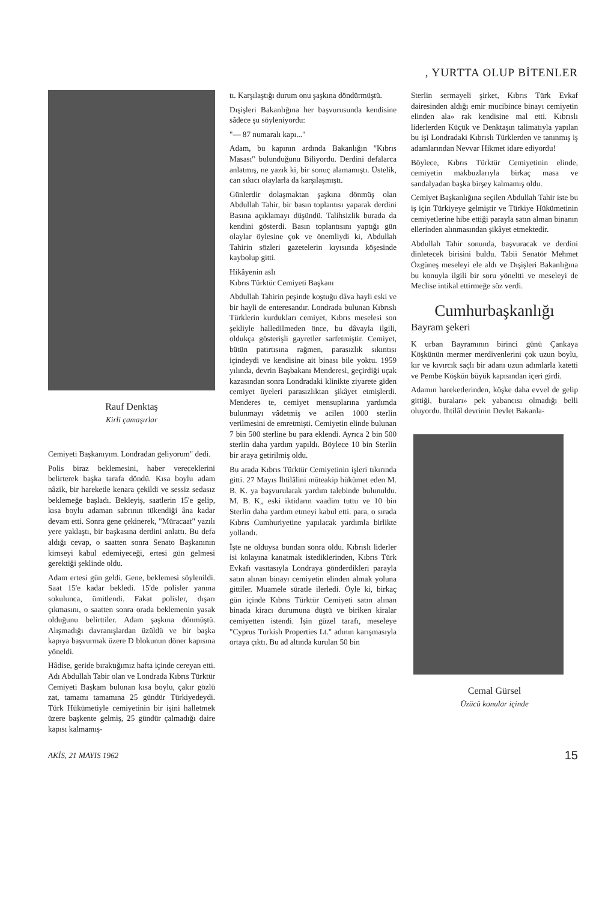, YURTTA OLUP BİTENLER
Rauf Denktaş
Kirli çamaşırlar
Cemiyeti Başkanıyım. Londradan geliyorum" dedi.
Polis biraz beklemesini, haber vereceklerini belirterek başka tarafa döndü. Kısa boylu adam nâzik, bir hareketle kenara çekildi ve sessiz sedasız beklemeğe başladı. Bekleyiş, saatlerin 15'e gelip, kısa boylu adaman sabrının tükendiği âna kadar devam etti. Sonra gene çekinerek, "Müracaat" yazılı yere yaklaştı, bir başkasına derdini anlattı. Bu defa aldığı cevap, o saatten sonra Senato Başkanının kimseyi kabul edemiyeceği, ertesi gün gelmesi gerektiği şeklinde oldu.
Adam ertesi gün geldi. Gene, beklemesi söylenildi. Saat 15'e kadar bekledi. 15'de polisler yanına sokulunca, ümitlendi. Fakat polisler, dışarı çıkmasını, o saatten sonra orada beklemenin yasak olduğunu belirttiler. Adam şaşkına dönmüştü. Alışmadığı davranışlardan üzüldü ve bir başka kapıya başvurmak üzere D blokunun döner kapısına yöneldi.
Hâdise, geride bıraktığımız hafta içinde cereyan etti. Adı Abdullah Tabir olan ve Londrada Kıbrıs Türktür Cemiyeti Başkam bulunan kısa boylu, çakır gözlü zat, tamamı tamamına 25 gündür Türkiyedeydi. Türk Hükümetiyle cemiyetinin bir işini halletmek üzere başkente gelmiş, 25 gündür çalmadığı daire kapısı kalmamış-
tı. Karşılaştığı durum onu şaşkına döndürmüştü.
Dışişleri Bakanlığına her başvurusunda kendisine sâdece şu söyleniyordu:
"— 87 numaralı kapı..."
Adam, bu kapının ardında Bakanlığın "Kıbrıs Masası" bulunduğunu Biliyordu. Derdini defalarca anlatmış, ne yazık ki, bir sonuç alamamıştı. Üstelik, can sıkıcı olaylarla da karşılaşmıştı.
Günlerdir dolaşmaktan şaşkına dönmüş olan Abdullah Tahir, bir basın toplantısı yaparak derdini Basına açıklamayı düşündü. Talihsizlik burada da kendini gösterdi. Basın toplantısını yaptığı gün olaylar öylesine çok ve önemliydi ki, Abdullah Tahirin sözleri gazetelerin kıyısında köşesinde kaybolup gitti.
Hikâyenin aslı
Kıbrıs Türktür Cemiyeti Başkanı
Abdullah Tahirin peşinde koştuğu dâva hayli eski ve bir hayli de enteresandır. Londrada bulunan Kıbrıslı Türklerin kurdukları cemiyet, Kıbrıs meselesi son şekliyle halledilmeden önce, bu dâvayla ilgili, oldukça gösterişli gayretler sarfetmiştir. Cemiyet, bütün patırtısına rağmen, parasızlık sıkıntısı içindeydi ve kendisine ait binası bile yoktu. 1959 yılında, devrin Başbakanı Menderesi, geçirdiği uçak kazasından sonra Londradaki klinikte ziyarete giden cemiyet üyeleri parasızlıktan şikâyet etmişlerdi. Menderes te, cemiyet mensuplarına yardımda bulunmayı vâdetmiş ve acilen 1000 sterlin verilmesini de emretmişti. Cemiyetin elinde bulunan 7 bin 500 sterline bu para eklendi. Ayrıca 2 bin 500 sterlin daha yardım yapıldı. Böylece 10 bin Sterlin bir araya getirilmiş oldu.
Bu arada Kıbrıs Türktür Cemiyetinin işleri tıkırında gitti. 27 Mayıs İhtilâlini müteakip hükümet eden M. B. K. ya başvurularak yardım talebinde bulunuldu. M. B. K„ eski iktidarın vaadim tuttu ve 10 bin Sterlin daha yardım etmeyi kabul etti. para, o sırada Kıbrıs Cumhuriyetine yapılacak yardımla birlikte yollandı.
İşte ne olduysa bundan sonra oldu. Kıbrıslı liderler isi kolayına kanatmak istediklerinden, Kıbrıs Türk Evkafı vasıtasıyla Londraya gönderdikleri parayla satın alınan binayı cemiyetin elinden almak yoluna gittiler. Muamele süratle ilerledi. Öyle ki, birkaç gün içinde Kıbrıs Türktür Cemiyeti satın alınan binada kiracı durumuna düştü ve biriken kiralar cemiyetten istendi. İşin güzel tarafı, meseleye "Cyprus Turkish Properties Lt." adının karışmasıyla ortaya çıktı. Bu ad altında kurulan 50 bin
Sterlin sermayeli şirket, Kıbrıs Türk Evkaf dairesinden aldığı emir mucibince binayı cemiyetin elinden ala» rak kendisine mal etti. Kıbrıslı liderlerden Küçük ve Denktaşın talimatıyla yapılan bu işi Londradaki Kıbrıslı Türklerden ve tanınmış iş adamlarından Nevvar Hikmet idare ediyordu!
Böylece, Kıbrıs Türktür Cemiyetinin elinde, cemiyetin makbuzlarıyla birkaç masa ve sandalyadan başka birşey kalmamış oldu.
Cemiyet Başkanlığına seçilen Abdullah Tahir iste bu iş için Türkiyeye gelmiştir ve Türkiye Hükümetinin cemiyetlerine hibe ettiği parayla satın alman binanın ellerinden alınmasından şikâyet etmektedir.
Abdullah Tahir sonunda, başvuracak ve derdini dinletecek birisini buldu. Tabii Senatör Mehmet Özgüneş meseleyi ele aldı ve Dışişleri Bakanlığına bu konuyla ilgili bir soru yöneltti ve meseleyi de Meclise intikal ettirmeğe söz verdi.
Cumhurbaşkanlığı
Bayram şekeri
K urban Bayramının birinci günü Çankaya Köşkünün mermer merdivenlerini çok uzun boylu, kır ve kıvırcık saçlı bir adanı uzun adımlarla katetti ve Pembe Köşkün büyük kapısından içeri girdi.
Adamın hareketlerinden, köşke daha evvel de gelip gittiği, buraları» pek yabancısı olmadığı belli oluyordu. İhtilâl devrinin Devlet Bakanla-
Cemal Gürsel
Üzücü konular içinde
AKİS, 21 MAYIS 1962 15